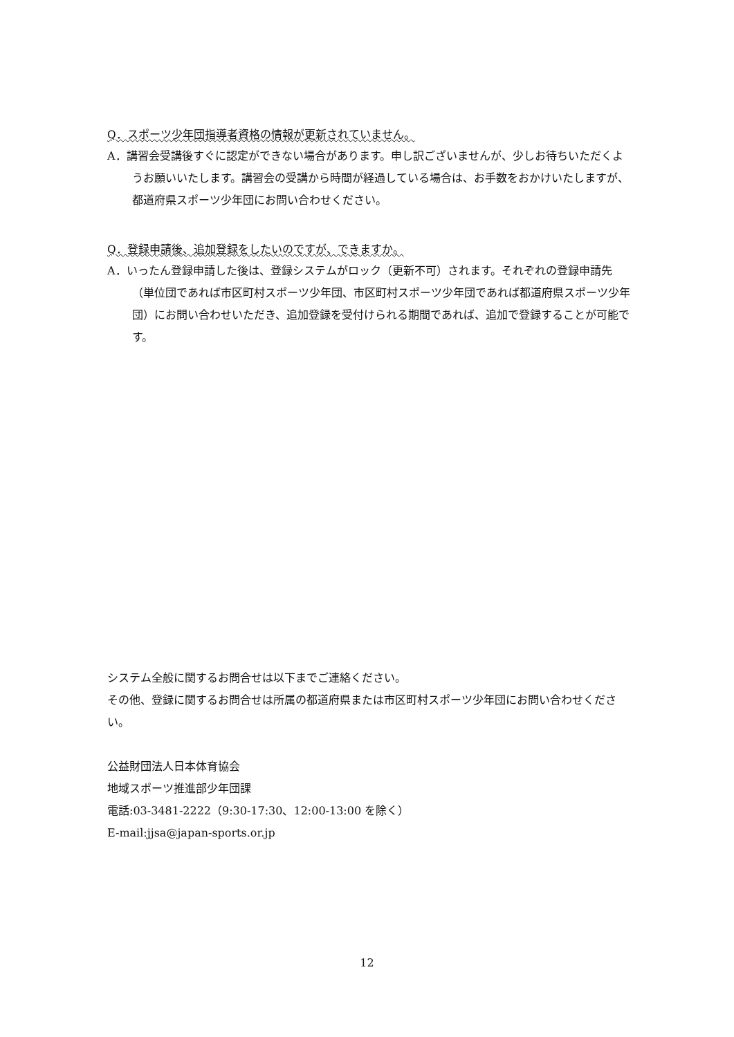Q．スポーツ少年団指導者資格の情報が更新されていません。
A．講習会受講後すぐに認定ができない場合があります。申し訳ございませんが、少しお待ちいただくようお願いいたします。講習会の受講から時間が経過している場合は、お手数をおかけいたしますが、都道府県スポーツ少年団にお問い合わせください。
Q．登録申請後、追加登録をしたいのですが、できますか。
A．いったん登録申請した後は、登録システムがロック（更新不可）されます。それぞれの登録申請先（単位団であれば市区町村スポーツ少年団、市区町村スポーツ少年団であれば都道府県スポーツ少年団）にお問い合わせいただき、追加登録を受付けられる期間であれば、追加で登録することが可能です。
システム全般に関するお問合せは以下までご連絡ください。
その他、登録に関するお問合せは所属の都道府県または市区町村スポーツ少年団にお問い合わせください。
公益財団法人日本体育協会
地域スポーツ推進部少年団課
電話:03-3481-2222（9:30-17:30、12:00-13:00 を除く）
E-mail:jjsa@japan-sports.or.jp
12